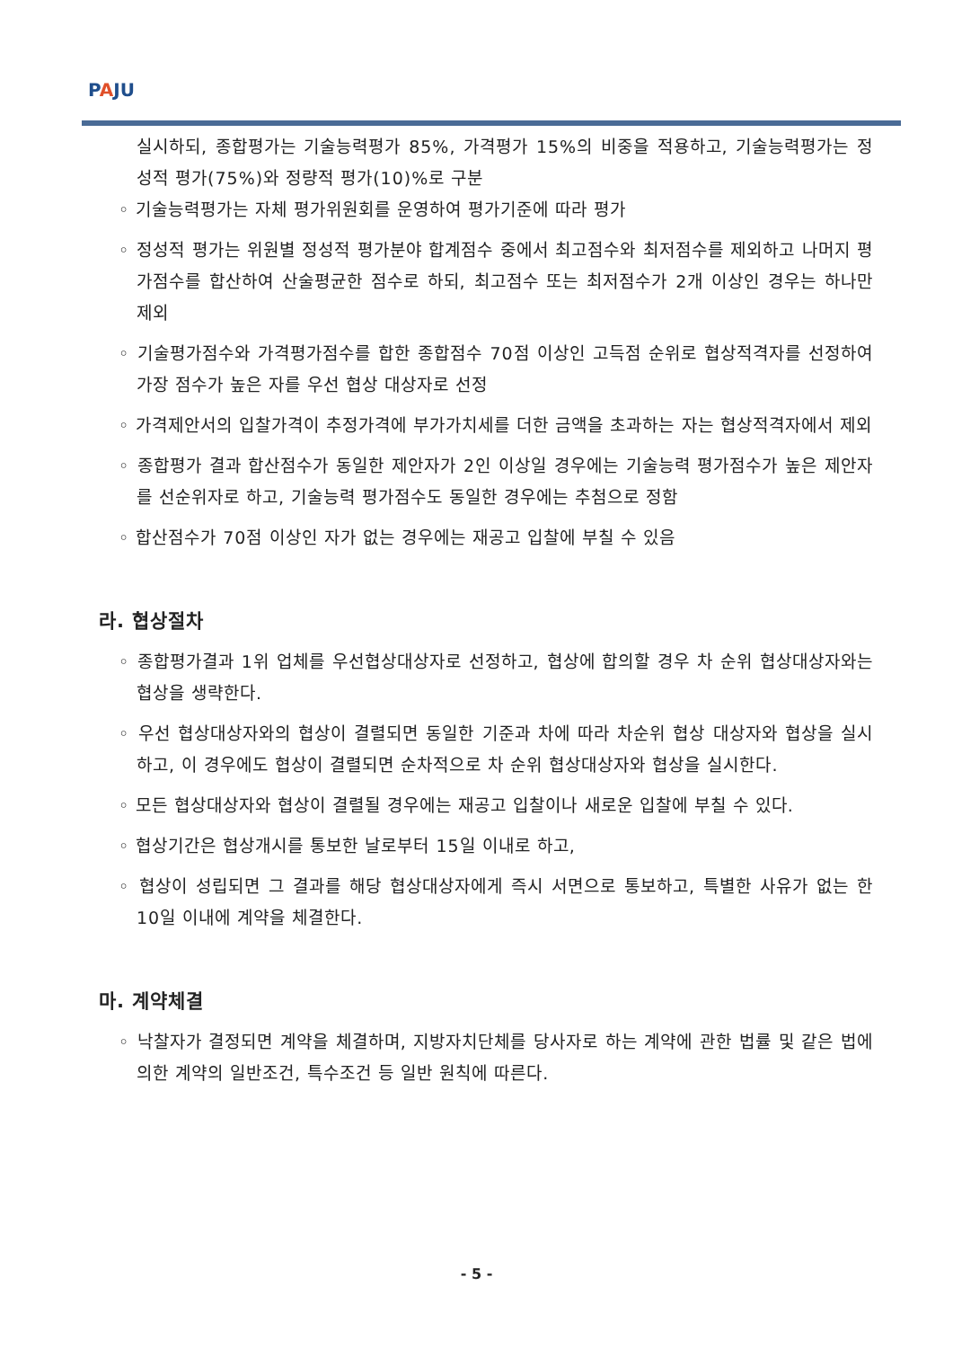PAJU
실시하되, 종합평가는 기술능력평가 85%, 가격평가 15%의 비중을 적용하고, 기술능력평가는 정성적 평가(75%)와 정량적 평가(10)%로 구분
◦ 기술능력평가는 자체 평가위원회를 운영하여 평가기준에 따라 평가
◦ 정성적 평가는 위원별 정성적 평가분야 합계점수 중에서 최고점수와 최저점수를 제외하고 나머지 평가점수를 합산하여 산술평균한 점수로 하되, 최고점수 또는 최저점수가 2개 이상인 경우는 하나만 제외
◦ 기술평가점수와 가격평가점수를 합한 종합점수 70점 이상인 고득점 순위로 협상적격자를 선정하여 가장 점수가 높은 자를 우선 협상 대상자로 선정
◦ 가격제안서의 입찰가격이 추정가격에 부가가치세를 더한 금액을 초과하는 자는 협상적격자에서 제외
◦ 종합평가 결과 합산점수가 동일한 제안자가 2인 이상일 경우에는 기술능력 평가점수가 높은 제안자를 선순위자로 하고, 기술능력 평가점수도 동일한 경우에는 추첨으로 정함
◦ 합산점수가 70점 이상인 자가 없는 경우에는 재공고 입찰에 부칠 수 있음
라. 협상절차
◦ 종합평가결과 1위 업체를 우선협상대상자로 선정하고, 협상에 합의할 경우 차 순위 협상대상자와는 협상을 생략한다.
◦ 우선 협상대상자와의 협상이 결렬되면 동일한 기준과 차에 따라 차순위 협상 대상자와 협상을 실시하고, 이 경우에도 협상이 결렬되면 순차적으로 차 순위 협상대상자와 협상을 실시한다.
◦ 모든 협상대상자와 협상이 결렬될 경우에는 재공고 입찰이나 새로운 입찰에 부칠 수 있다.
◦ 협상기간은 협상개시를 통보한 날로부터 15일 이내로 하고,
◦ 협상이 성립되면 그 결과를 해당 협상대상자에게 즉시 서면으로 통보하고, 특별한 사유가 없는 한 10일 이내에 계약을 체결한다.
마. 계약체결
◦ 낙찰자가 결정되면 계약을 체결하며, 지방자치단체를 당사자로 하는 계약에 관한 법률 및 같은 법에 의한 계약의 일반조건, 특수조건 등 일반 원칙에 따른다.
- 5 -